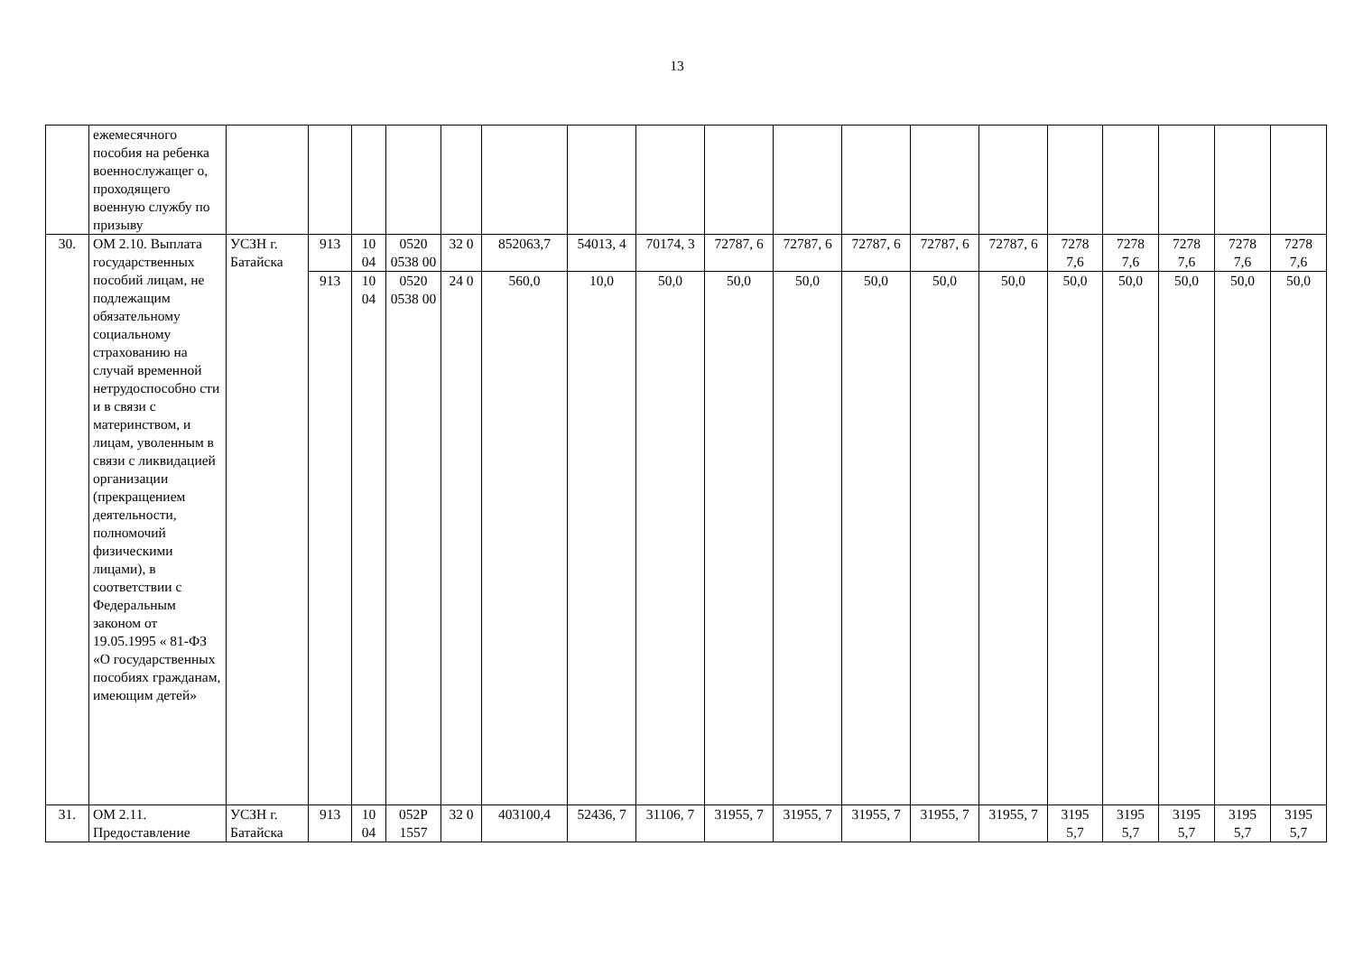13
| | ежемесячного пособия на ребенка военнослужащег о, проходящего военную службу по призыву | | | | | | | | | | | | | | | | | | |
| 30. | ОМ 2.10. Выплата государственных пособий лицам, не подлежащим обязательному социальному страхованию на случай временной нетрудоспособно сти и в связи с материнством, и лицам, уволенным в связи с ликвидацией организации (прекращением деятельности, полномочий физическими лицами), в соответствии с Федеральным законом от 19.05.1995 « 81-ФЗ «О государственных пособиях гражданам, имеющим детей» | УСЗН г. Батайска | 913 | 10 04 | 0520 0538 00 | 32 0 | 852063,7 | 54013, 4 | 70174, 3 | 72787, 6 | 72787, 6 | 72787, 6 | 72787, 6 | 72787, 6 | 7278 7,6 | 7278 7,6 | 7278 7,6 | 7278 7,6 | 7278 7,6 |
| | | | 913 | 10 04 | 0520 0538 00 | 24 0 | 560,0 | 10,0 | 50,0 | 50,0 | 50,0 | 50,0 | 50,0 | 50,0 | 50,0 | 50,0 | 50,0 | 50,0 | 50,0 |
| 31. | ОМ 2.11. Предоставление | УСЗН г. Батайска | 913 | 10 04 | 052Р 1557 | 32 0 | 403100,4 | 52436, 7 | 31106, 7 | 31955, 7 | 31955, 7 | 31955, 7 | 31955, 7 | 31955, 7 | 3195 5,7 | 3195 5,7 | 3195 5,7 | 3195 5,7 | 3195 5,7 |